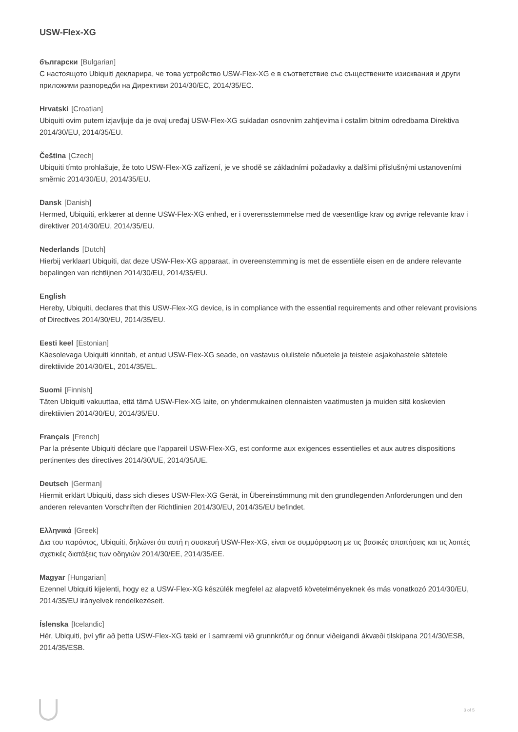USW-Flex-XG
български [Bulgarian]
С настоящото Ubiquiti декларира, че това устройство USW-Flex-XG е в съответствие със съществените изисквания и други приложими разпоредби на Директиви 2014/30/ЕС, 2014/35/ЕС.
Hrvatski [Croatian]
Ubiquiti ovim putem izjavljuje da je ovaj uređaj USW-Flex-XG sukladan osnovnim zahtjevima i ostalim bitnim odredbama Direktiva 2014/30/EU, 2014/35/EU.
Čeština [Czech]
Ubiquiti tímto prohlašuje, že toto USW-Flex-XG zařízení, je ve shodě se základními požadavky a dalšími příslušnými ustanoveními směrnic 2014/30/EU, 2014/35/EU.
Dansk [Danish]
Hermed, Ubiquiti, erklærer at denne USW-Flex-XG enhed, er i overensstemmelse med de væsentlige krav og øvrige relevante krav i direktiver 2014/30/EU, 2014/35/EU.
Nederlands [Dutch]
Hierbij verklaart Ubiquiti, dat deze USW-Flex-XG apparaat, in overeenstemming is met de essentiële eisen en de andere relevante bepalingen van richtlijnen 2014/30/EU, 2014/35/EU.
English
Hereby, Ubiquiti, declares that this USW-Flex-XG device, is in compliance with the essential requirements and other relevant provisions of Directives 2014/30/EU, 2014/35/EU.
Eesti keel [Estonian]
Käesolevaga Ubiquiti kinnitab, et antud USW-Flex-XG seade, on vastavus olulistele nõuetele ja teistele asjakohastele sätetele direktiivide 2014/30/EL, 2014/35/EL.
Suomi [Finnish]
Täten Ubiquiti vakuuttaa, että tämä USW-Flex-XG laite, on yhdenmukainen olennaisten vaatimusten ja muiden sitä koskevien direktiivien 2014/30/EU, 2014/35/EU.
Français [French]
Par la présente Ubiquiti déclare que l’appareil USW-Flex-XG, est conforme aux exigences essentielles et aux autres dispositions pertinentes des directives 2014/30/UE, 2014/35/UE.
Deutsch [German]
Hiermit erklärt Ubiquiti, dass sich dieses USW-Flex-XG Gerät, in Übereinstimmung mit den grundlegenden Anforderungen und den anderen relevanten Vorschriften der Richtlinien 2014/30/EU, 2014/35/EU befindet.
Ελληνικά [Greek]
Δια του παρόντος, Ubiquiti, δηλώνει ότι αυτή η συσκευή USW-Flex-XG, είναι σε συμμόρφωση με τις βασικές απαιτήσεις και τις λοιπές σχετικές διατάξεις των οδηγιών 2014/30/EE, 2014/35/EE.
Magyar [Hungarian]
Ezennel Ubiquiti kijelenti, hogy ez a USW-Flex-XG készülék megfelel az alapvető követelményeknek és más vonatkozó 2014/30/EU, 2014/35/EU irányelvek rendelkezéseit.
Íslenska [Icelandic]
Hér, Ubiquiti, því yfir að þetta USW-Flex-XG tæki er í samræmi við grunnkröfur og önnur viðeigandi ákvæði tilskipana 2014/30/ESB, 2014/35/ESB.
3 of 5